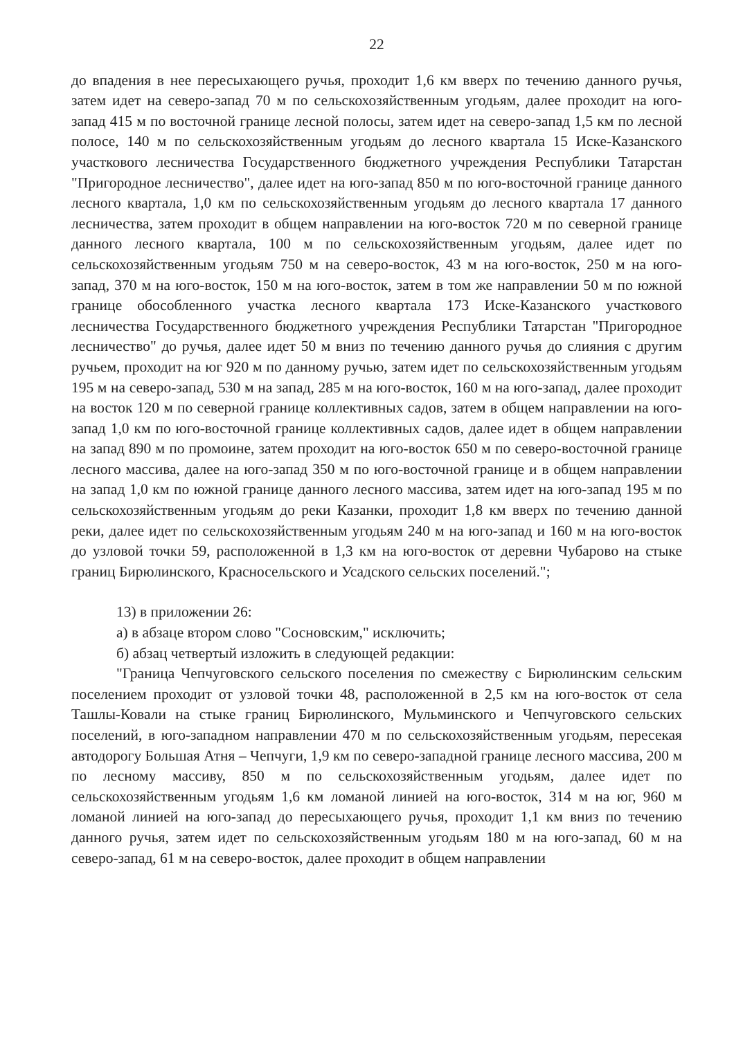22
до впадения в нее пересыхающего ручья, проходит 1,6 км вверх по течению данного ручья, затем идет на северо-запад 70 м по сельскохозяйственным угодьям, далее проходит на юго-запад 415 м по восточной границе лесной полосы, затем идет на северо-запад 1,5 км по лесной полосе, 140 м по сельскохозяйственным угодьям до лесного квартала 15 Иске-Казанского участкового лесничества Государственного бюджетного учреждения Республики Татарстан "Пригородное лесничество", далее идет на юго-запад 850 м по юго-восточной границе данного лесного квартала, 1,0 км по сельскохозяйственным угодьям до лесного квартала 17 данного лесничества, затем проходит в общем направлении на юго-восток 720 м по северной границе данного лесного квартала, 100 м по сельскохозяйственным угодьям, далее идет по сельскохозяйственным угодьям 750 м на северо-восток, 43 м на юго-восток, 250 м на юго-запад, 370 м на юго-восток, 150 м на юго-восток, затем в том же направлении 50 м по южной границе обособленного участка лесного квартала 173 Иске-Казанского участкового лесничества Государственного бюджетного учреждения Республики Татарстан "Пригородное лесничество" до ручья, далее идет 50 м вниз по течению данного ручья до слияния с другим ручьем, проходит на юг 920 м по данному ручью, затем идет по сельскохозяйственным угодьям 195 м на северо-запад, 530 м на запад, 285 м на юго-восток, 160 м на юго-запад, далее проходит на восток 120 м по северной границе коллективных садов, затем в общем направлении на юго-запад 1,0 км по юго-восточной границе коллективных садов, далее идет в общем направлении на запад 890 м по промоине, затем проходит на юго-восток 650 м по северо-восточной границе лесного массива, далее на юго-запад 350 м по юго-восточной границе и в общем направлении на запад 1,0 км по южной границе данного лесного массива, затем идет на юго-запад 195 м по сельскохозяйственным угодьям до реки Казанки, проходит 1,8 км вверх по течению данной реки, далее идет по сельскохозяйственным угодьям 240 м на юго-запад и 160 м на юго-восток до узловой точки 59, расположенной в 1,3 км на юго-восток от деревни Чубарово на стыке границ Бирюлинского, Красносельского и Усадского сельских поселений.";
13) в приложении 26:
а) в абзаце втором слово "Сосновским," исключить;
б) абзац четвертый изложить в следующей редакции:
"Граница Чепчуговского сельского поселения по смежеству с Бирюлинским сельским поселением проходит от узловой точки 48, расположенной в 2,5 км на юго-восток от села Ташлы-Ковали на стыке границ Бирюлинского, Мульминского и Чепчуговского сельских поселений, в юго-западном направлении 470 м по сельскохозяйственным угодьям, пересекая автодорогу Большая Атня – Чепчуги, 1,9 км по северо-западной границе лесного массива, 200 м по лесному массиву, 850 м по сельскохозяйственным угодьям, далее идет по сельскохозяйственным угодьям 1,6 км ломаной линией на юго-восток, 314 м на юг, 960 м ломаной линией на юго-запад до пересыхающего ручья, проходит 1,1 км вниз по течению данного ручья, затем идет по сельскохозяйственным угодьям 180 м на юго-запад, 60 м на северо-запад, 61 м на северо-восток, далее проходит в общем направлении